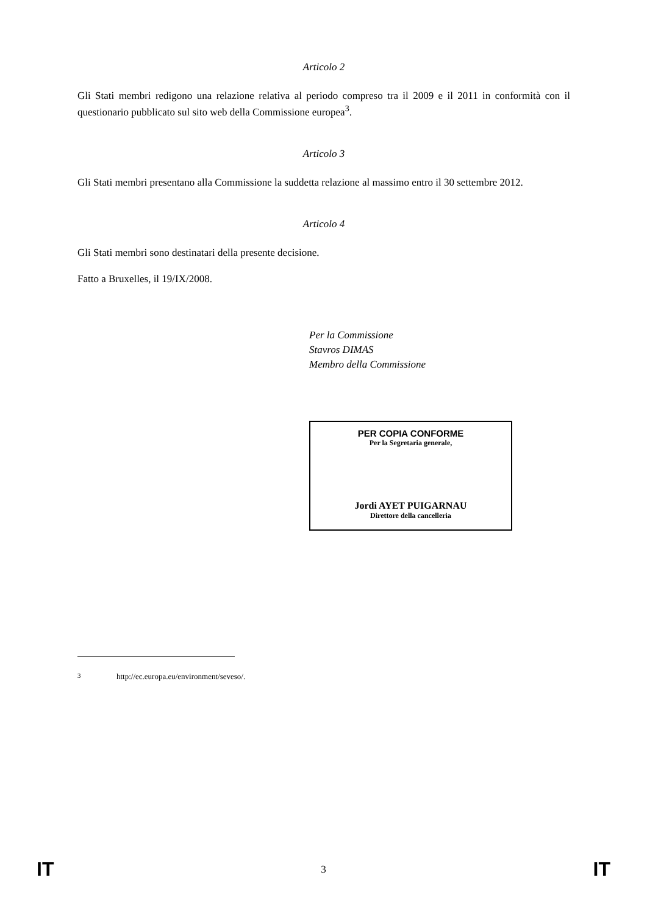Articolo 2
Gli Stati membri redigono una relazione relativa al periodo compreso tra il 2009 e il 2011 in conformità con il questionario pubblicato sul sito web della Commissione europea<sup>3</sup>.
Articolo 3
Gli Stati membri presentano alla Commissione la suddetta relazione al massimo entro il 30 settembre 2012.
Articolo 4
Gli Stati membri sono destinatari della presente decisione.
Fatto a Bruxelles, il 19/IX/2008.
Per la Commissione
Stavros DIMAS
Membro della Commissione
PER COPIA CONFORME
Per la Segretaria generale,
Jordi AYET PUIGARNAU
Direttore della cancelleria
<sup>3</sup> http://ec.europa.eu/environment/seveso/.
IT 3 IT